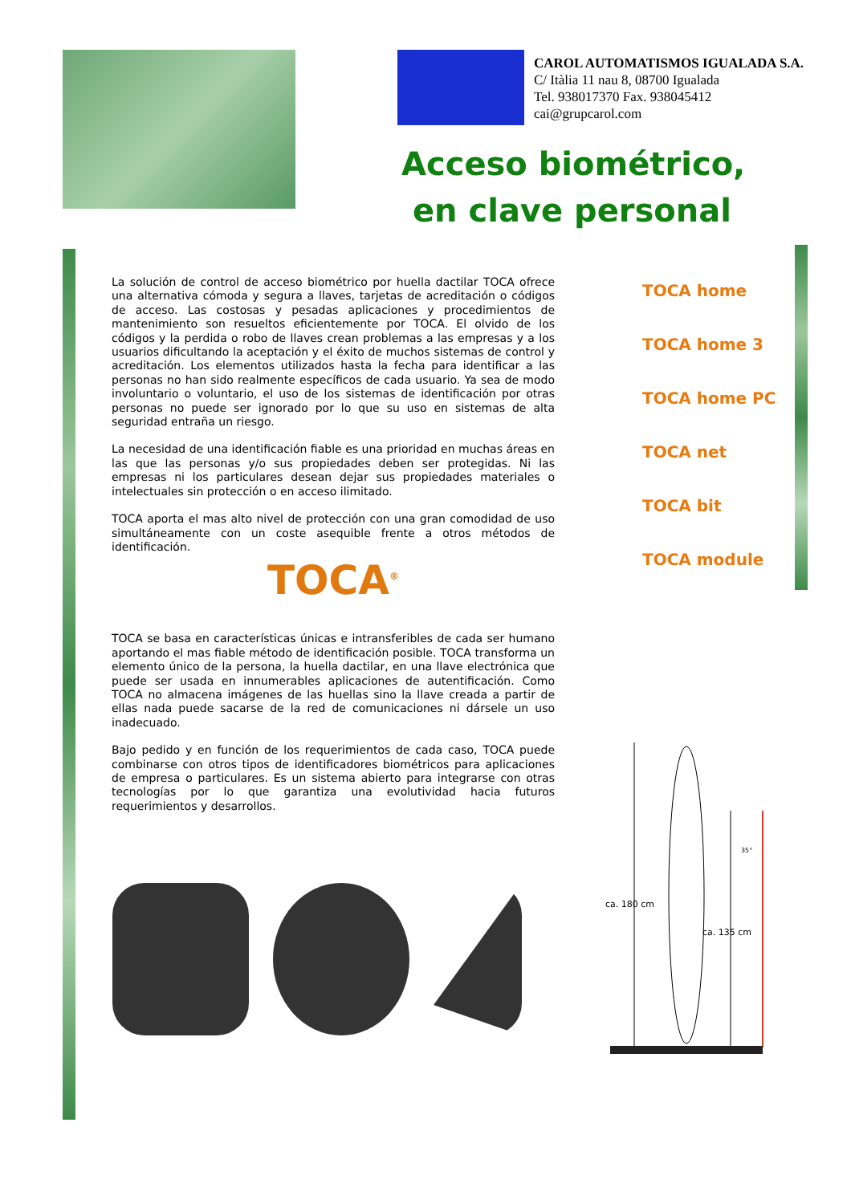CAROL AUTOMATISMOS IGUALADA S.A.
C/ Itàlia 11 nau 8, 08700 Igualada
Tel. 938017370 Fax. 938045412
cai@grupcarol.com
Acceso biométrico,
en clave personal
La solución de control de acceso biométrico por huella dactilar TOCA ofrece una alternativa cómoda y segura a llaves, tarjetas de acreditación o códigos de acceso. Las costosas y pesadas aplicaciones y procedimientos de mantenimiento son resueltos eficientemente por TOCA. El olvido de los códigos y la perdida o robo de llaves crean problemas a las empresas y a los usuarios dificultando la aceptación y el éxito de muchos sistemas de control y acreditación. Los elementos utilizados hasta la fecha para identificar a las personas no han sido realmente específicos de cada usuario. Ya sea de modo involuntario o voluntario, el uso de los sistemas de identificación por otras personas no puede ser ignorado por lo que su uso en sistemas de alta seguridad entraña un riesgo.
La necesidad de una identificación fiable es una prioridad en muchas áreas en las que las personas y/o sus propiedades deben ser protegidas. Ni las empresas ni los particulares desean dejar sus propiedades materiales o intelectuales sin protección o en acceso ilimitado.
TOCA aporta el mas alto nivel de protección con una gran comodidad de uso simultáneamente con un coste asequible frente a otros métodos de identificación.
TOCA<sup>®</sup>
TOCA se basa en características únicas e intransferibles de cada ser humano aportando el mas fiable método de identificación posible. TOCA transforma un elemento único de la persona, la huella dactilar, en una llave electrónica que puede ser usada en innumerables aplicaciones de autentificación. Como TOCA no almacena imágenes de las huellas sino la llave creada a partir de ellas nada puede sacarse de la red de comunicaciones ni dársele un uso inadecuado.
Bajo pedido y en función de los requerimientos de cada caso, TOCA puede combinarse con otros tipos de identificadores biométricos para aplicaciones de empresa o particulares. Es un sistema abierto para integrarse con otras tecnologías por lo que garantiza una evolutividad hacia futuros requerimientos y desarrollos.
TOCA home
TOCA home 3
TOCA home PC
TOCA net
TOCA bit
TOCA module
ca. 180 cm
ca. 135 cm
35°